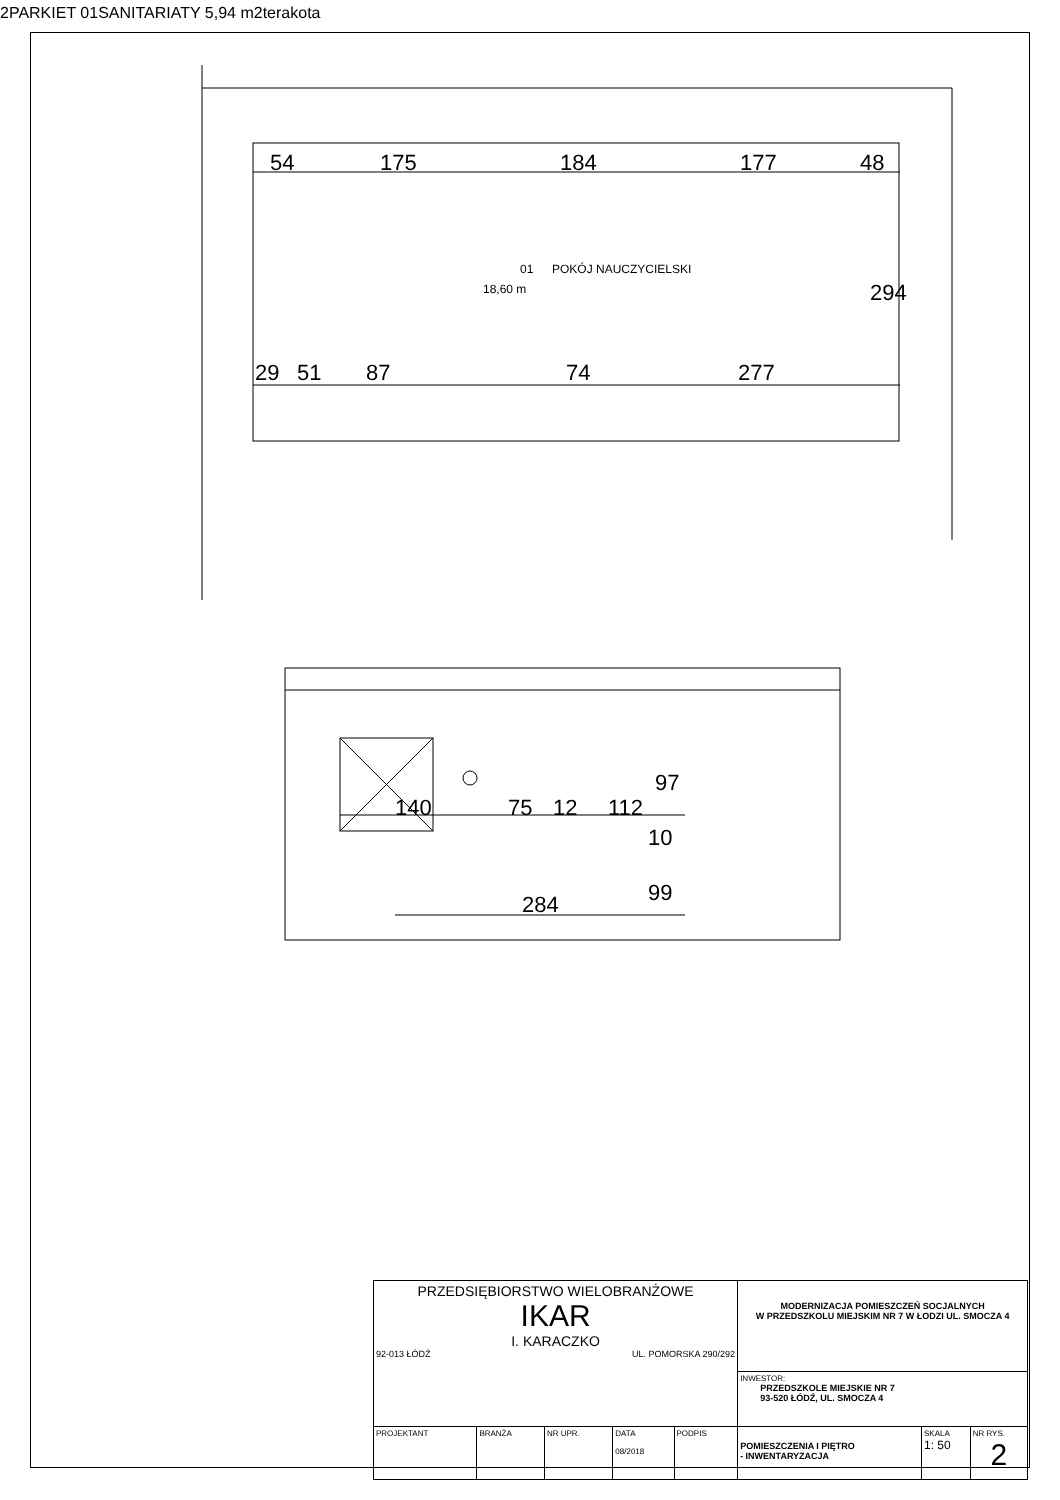54
175
184
177
48
29
51
87
74
277
294
140
75
12
112
97
10
99
284
01
POKÓJ NAUCZYCIELSKI
18,60 m
2
PARKIET
01
SANITARIATY
5,94 m
2
terakota
| PRZEDSIĘBIORSTWO WIELOBRANŻOWE IKAR I. KARACZKO 92-013 ŁÓDŹ UL. POMORSKA 290/292 | | | | | MODERNIZACJA POMIESZCZEŃ SOCJALNYCH W PRZEDSZKOLU MIEJSKIM NR 7 W ŁODZI UL. SMOCZA 4 | | |
| | | | | | INWESTOR: PRZEDSZKOLE MIEJSKIE NR 7 93-520 ŁÓDŹ, UL. SMOCZA 4 | | |
| PROJEKTANT | BRANŻA | NR UPR. | DATA 08/2018 | PODPIS | POMIESZCZENIA I PIĘTRO - INWENTARYZACJA | SKALA 1: 50 | NR RYS. 2 |